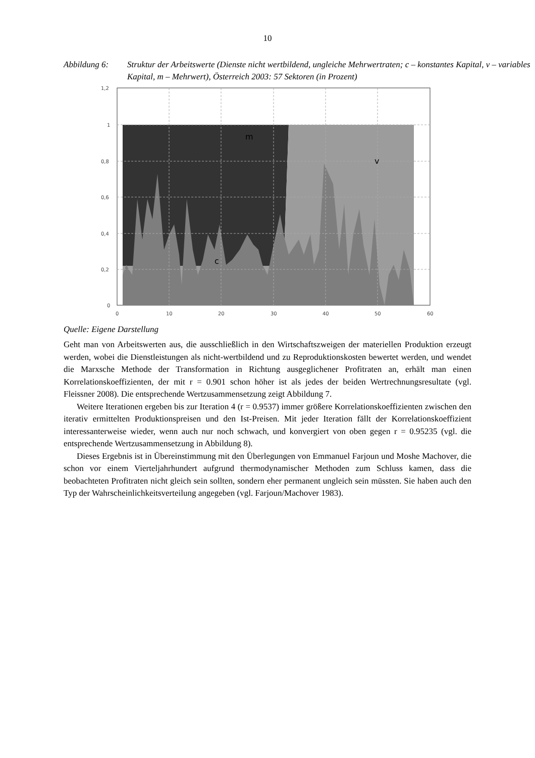10
Abbildung 6: Struktur der Arbeitswerte (Dienste nicht wertbildend, ungleiche Mehrwertraten; c – konstantes Kapital, v – variables Kapital, m – Mehrwert), Österreich 2003: 57 Sektoren (in Prozent)
1,2
1
0,8
0,6
0,4
0,2
0
0
10
20
30
40
50
60
m
v
c
Quelle: Eigene Darstellung
Geht man von Arbeitswerten aus, die ausschließlich in den Wirtschaftszweigen der materiellen Produktion erzeugt werden, wobei die Dienstleistungen als nicht-wertbildend und zu Reproduktionskosten bewertet werden, und wendet die Marxsche Methode der Transformation in Richtung ausgeglichener Profitraten an, erhält man einen Korrelationskoeffizienten, der mit r = 0.901 schon höher ist als jedes der beiden Wertrechnungsresultate (vgl. Fleissner 2008). Die entsprechende Wertzusammensetzung zeigt Abbildung 7.
Weitere Iterationen ergeben bis zur Iteration 4 (r = 0.9537) immer größere Korrelationskoeffizienten zwischen den iterativ ermittelten Produktionspreisen und den Ist-Preisen. Mit jeder Iteration fällt der Korrelationskoeffizient interessanterweise wieder, wenn auch nur noch schwach, und konvergiert von oben gegen r = 0.95235 (vgl. die entsprechende Wertzusammensetzung in Abbildung 8).
Dieses Ergebnis ist in Übereinstimmung mit den Überlegungen von Emmanuel Farjoun und Moshe Machover, die schon vor einem Vierteljahrhundert aufgrund thermodynamischer Methoden zum Schluss kamen, dass die beobachteten Profitraten nicht gleich sein sollten, sondern eher permanent ungleich sein müssten. Sie haben auch den Typ der Wahrscheinlichkeitsverteilung angegeben (vgl. Farjoun/Machover 1983).